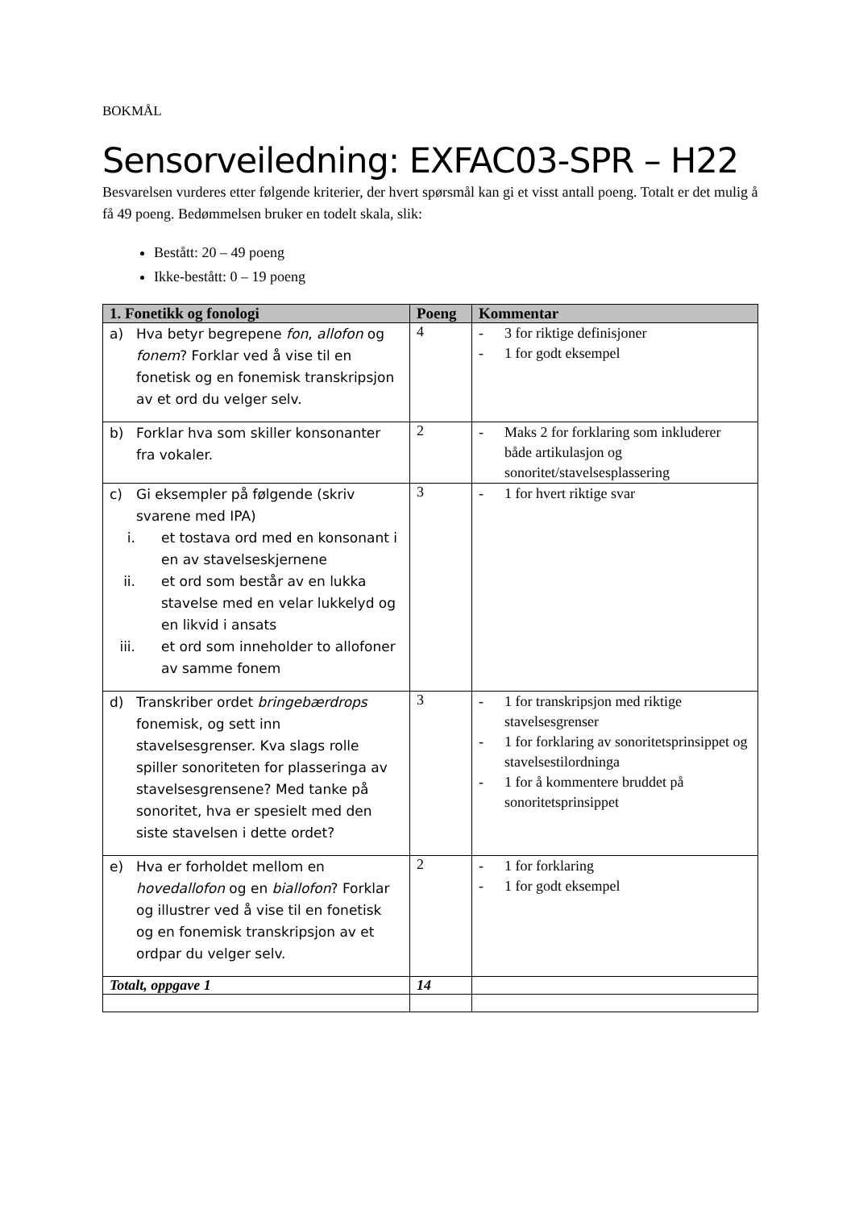BOKMÅL
Sensorveiledning: EXFAC03-SPR – H22
Besvarelsen vurderes etter følgende kriterier, der hvert spørsmål kan gi et visst antall poeng. Totalt er det mulig å få 49 poeng. Bedømmelsen bruker en todelt skala, slik:
Bestått: 20 – 49 poeng
Ikke-bestått: 0 – 19 poeng
| 1. Fonetikk og fonologi | Poeng | Kommentar |
| --- | --- | --- |
| a) Hva betyr begrepene fon , allofon og fonem ? Forklar ved å vise til en fonetisk og en fonemisk transkripsjon av et ord du velger selv. | 4 | - 3 for riktige definisjoner - 1 for godt eksempel |
| b) Forklar hva som skiller konsonanter fra vokaler. | 2 | - Maks 2 for forklaring som inkluderer både artikulasjon og sonoritet/stavelsesplassering |
| c) Gi eksempler på følgende (skriv svarene med IPA) i. et tostava ord med en konsonant i en av stavelseskjernene ii. et ord som består av en lukka stavelse med en velar lukkelyd og en likvid i ansats iii. et ord som inneholder to allofoner av samme fonem | 3 | - 1 for hvert riktige svar |
| d) Transkriber ordet bringebærdrops fonemisk, og sett inn stavelsesgrenser. Kva slags rolle spiller sonoriteten for plasseringa av stavelsesgrensene? Med tanke på sonoritet, hva er spesielt med den siste stavelsen i dette ordet? | 3 | - 1 for transkripsjon med riktige stavelsesgrenser - 1 for forklaring av sonoritetsprinsippet og stavelsestilordninga - 1 for å kommentere bruddet på sonoritetsprinsippet |
| e) Hva er forholdet mellom en hovedallofon og en biallofon ? Forklar og illustrer ved å vise til en fonetisk og en fonemisk transkripsjon av et ordpar du velger selv. | 2 | - 1 for forklaring - 1 for godt eksempel |
| Totalt, oppgave 1 | 14 | |